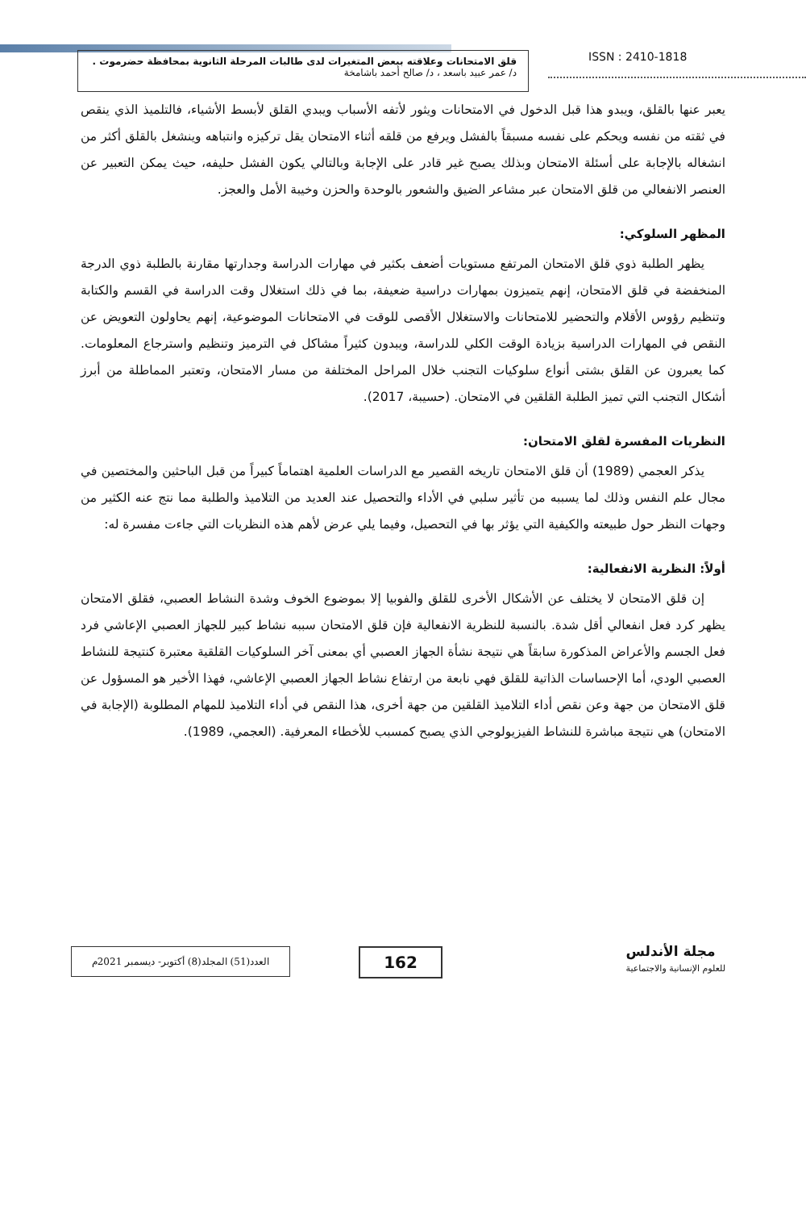قلق الامتحانات وعلاقته ببعض المتغيرات لدى طالبات المرحلة الثانوية بمحافظة حضرموت .
د/ عمر عبيد باسعد ، د/ صالح أحمد باشامخة
ISSN : 2410-1818
يعبر عنها بالقلق، ويبدو هذا قبل الدخول في الامتحانات ويثور لأتفه الأسباب ويبدي القلق لأبسط الأشياء، فالتلميذ الذي ينقص في ثقته من نفسه ويحكم على نفسه مسبقاً بالفشل ويرفع من قلقه أثناء الامتحان يقل تركيزه وانتباهه وينشغل بالقلق أكثر من انشغاله بالإجابة على أسئلة الامتحان وبذلك يصبح غير قادر على الإجابة وبالتالي يكون الفشل حليفه، حيث يمكن التعبير عن العنصر الانفعالي من قلق الامتحان عبر مشاعر الضيق والشعور بالوحدة والحزن وخيبة الأمل والعجز.
المظهر السلوكي:
يظهر الطلبة ذوي قلق الامتحان المرتفع مستويات أضعف بكثير في مهارات الدراسة وجدارتها مقارنة بالطلبة ذوي الدرجة المنخفضة في قلق الامتحان، إنهم يتميزون بمهارات دراسية ضعيفة، بما في ذلك استغلال وقت الدراسة في القسم والكتابة وتنظيم رؤوس الأقلام والتحضير للامتحانات والاستغلال الأقصى للوقت في الامتحانات الموضوعية، إنهم يحاولون التعويض عن النقص في المهارات الدراسية بزيادة الوقت الكلي للدراسة، ويبدون كثيراً مشاكل في الترميز وتنظيم واسترجاع المعلومات. كما يعبرون عن القلق بشتى أنواع سلوكيات التجنب خلال المراحل المختلفة من مسار الامتحان، وتعتبر المماطلة من أبرز أشكال التجنب التي تميز الطلبة القلقين في الامتحان. (حسيبة، 2017).
النظريات المفسرة لقلق الامتحان:
يذكر العجمي (1989) أن قلق الامتحان تاريخه القصير مع الدراسات العلمية اهتماماً كبيراً من قبل الباحثين والمختصين في مجال علم النفس وذلك لما يسببه من تأثير سلبي في الأداء والتحصيل عند العديد من التلاميذ والطلبة مما نتج عنه الكثير من وجهات النظر حول طبيعته والكيفية التي يؤثر بها في التحصيل، وفيما يلي عرض لأهم هذه النظريات التي جاءت مفسرة له:
أولاً: النظرية الانفعالية:
إن قلق الامتحان لا يختلف عن الأشكال الأخرى للقلق والفوبيا إلا بموضوع الخوف وشدة النشاط العصبي، فقلق الامتحان يظهر كرد فعل انفعالي أقل شدة. بالنسبة للنظرية الانفعالية فإن قلق الامتحان سببه نشاط كبير للجهاز العصبي الإعاشي فرد فعل الجسم والأعراض المذكورة سابقاً هي نتيجة نشأة الجهاز العصبي أي بمعنى آخر السلوكيات القلقية معتبرة كنتيجة للنشاط العصبي الودي، أما الإحساسات الذاتية للقلق فهي نابعة من ارتفاع نشاط الجهاز العصبي الإعاشي، فهذا الأخير هو المسؤول عن قلق الامتحان من جهة وعن نقص أداء التلاميذ القلقين من جهة أخرى، هذا النقص في أداء التلاميذ للمهام المطلوبة (الإجابة في الامتحان) هي نتيجة مباشرة للنشاط الفيزيولوجي الذي يصبح كمسبب للأخطاء المعرفية. (العجمي، 1989).
مجلة الأندلس
للعلوم الإنسانية والاجتماعية
162
العدد(51) المجلد(8) أكتوبر- ديسمبر 2021م